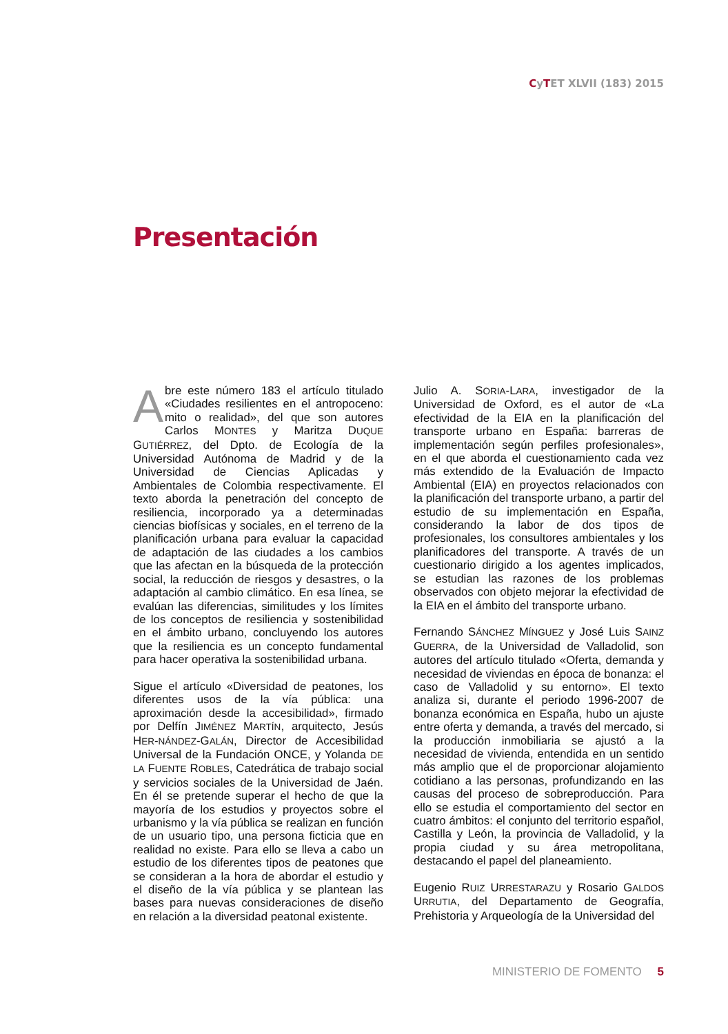CyTET XLVII (183) 2015
Presentación
Abre este número 183 el artículo titulado «Ciudades resilientes en el antropoceno: mito o realidad», del que son autores Carlos MONTES y Maritza DUQUE GUTIÉRREZ, del Dpto. de Ecología de la Universidad Autónoma de Madrid y de la Universidad de Ciencias Aplicadas y Ambientales de Colombia respectivamente. El texto aborda la penetración del concepto de resiliencia, incorporado ya a determinadas ciencias biofísicas y sociales, en el terreno de la planificación urbana para evaluar la capacidad de adaptación de las ciudades a los cambios que las afectan en la búsqueda de la protección social, la reducción de riesgos y desastres, o la adaptación al cambio climático. En esa línea, se evalúan las diferencias, similitudes y los límites de los conceptos de resiliencia y sostenibilidad en el ámbito urbano, concluyendo los autores que la resiliencia es un concepto fundamental para hacer operativa la sostenibilidad urbana.
Sigue el artículo «Diversidad de peatones, los diferentes usos de la vía pública: una aproximación desde la accesibilidad», firmado por Delfín JIMÉNEZ MARTÍN, arquitecto, Jesús HER-NÁNDEZ-GALÁN, Director de Accesibilidad Universal de la Fundación ONCE, y Yolanda DE LA FUENTE ROBLES, Catedrática de trabajo social y servicios sociales de la Universidad de Jaén. En él se pretende superar el hecho de que la mayoría de los estudios y proyectos sobre el urbanismo y la vía pública se realizan en función de un usuario tipo, una persona ficticia que en realidad no existe. Para ello se lleva a cabo un estudio de los diferentes tipos de peatones que se consideran a la hora de abordar el estudio y el diseño de la vía pública y se plantean las bases para nuevas consideraciones de diseño en relación a la diversidad peatonal existente.
Julio A. SORIA-LARA, investigador de la Universidad de Oxford, es el autor de «La efectividad de la EIA en la planificación del transporte urbano en España: barreras de implementación según perfiles profesionales», en el que aborda el cuestionamiento cada vez más extendido de la Evaluación de Impacto Ambiental (EIA) en proyectos relacionados con la planificación del transporte urbano, a partir del estudio de su implementación en España, considerando la labor de dos tipos de profesionales, los consultores ambientales y los planificadores del transporte. A través de un cuestionario dirigido a los agentes implicados, se estudian las razones de los problemas observados con objeto mejorar la efectividad de la EIA en el ámbito del transporte urbano.
Fernando SÁNCHEZ MÍNGUEZ y José Luis SAINZ GUERRA, de la Universidad de Valladolid, son autores del artículo titulado «Oferta, demanda y necesidad de viviendas en época de bonanza: el caso de Valladolid y su entorno». El texto analiza si, durante el periodo 1996-2007 de bonanza económica en España, hubo un ajuste entre oferta y demanda, a través del mercado, si la producción inmobiliaria se ajustó a la necesidad de vivienda, entendida en un sentido más amplio que el de proporcionar alojamiento cotidiano a las personas, profundizando en las causas del proceso de sobreproducción. Para ello se estudia el comportamiento del sector en cuatro ámbitos: el conjunto del territorio español, Castilla y León, la provincia de Valladolid, y la propia ciudad y su área metropolitana, destacando el papel del planeamiento.
Eugenio RUIZ URRESTARAZU y Rosario GALDOS URRUTIA, del Departamento de Geografía, Prehistoria y Arqueología de la Universidad del
MINISTERIO DE FOMENTO 5